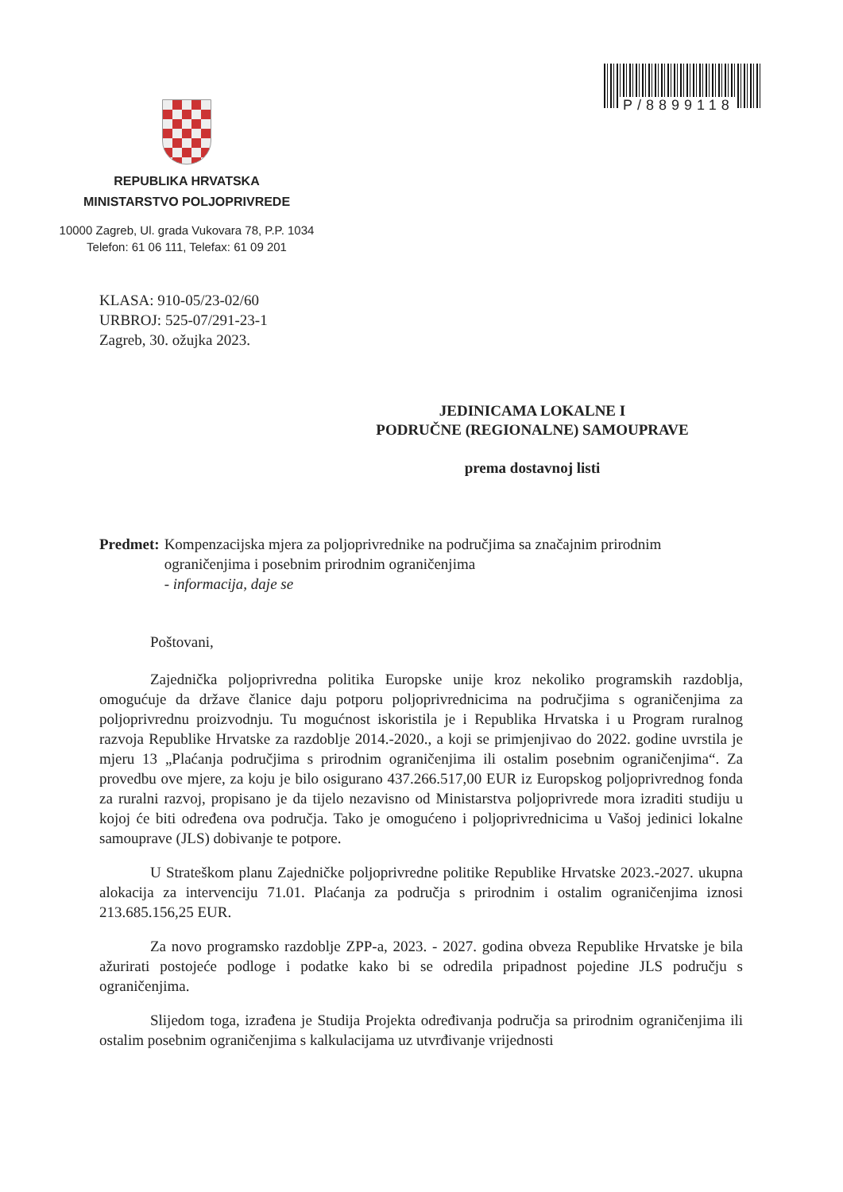P/8899118
REPUBLIKA HRVATSKA
MINISTARSTVO POLJOPRIVREDE
10000 Zagreb, Ul. grada Vukovara 78, P.P. 1034
Telefon: 61 06 111, Telefax: 61 09 201
KLASA: 910-05/23-02/60
URBROJ: 525-07/291-23-1
Zagreb, 30. ožujka 2023.
JEDINICAMA LOKALNE I
PODRUČNE (REGIONALNE) SAMOUPRAVE
prema dostavnoj listi
Predmet: Kompenzacijska mjera za poljoprivrednike na područjima sa značajnim prirodnim ograničenjima i posebnim prirodnim ograničenjima
- informacija, daje se
Poštovani,
Zajednička poljoprivredna politika Europske unije kroz nekoliko programskih razdoblja, omogućuje da države članice daju potporu poljoprivrednicima na područjima s ograničenjima za poljoprivrednu proizvodnju. Tu mogućnost iskoristila je i Republika Hrvatska i u Program ruralnog razvoja Republike Hrvatske za razdoblje 2014.-2020., a koji se primjenjivao do 2022. godine uvrstila je mjeru 13 „Plaćanja područjima s prirodnim ograničenjima ili ostalim posebnim ograničenjima“. Za provedbu ove mjere, za koju je bilo osigurano 437.266.517,00 EUR iz Europskog poljoprivrednog fonda za ruralni razvoj, propisano je da tijelo nezavisno od Ministarstva poljoprivrede mora izraditi studiju u kojoj će biti određena ova područja. Tako je omogućeno i poljoprivrednicima u Vašoj jedinici lokalne samouprave (JLS) dobivanje te potpore.
U Strateškom planu Zajedničke poljoprivredne politike Republike Hrvatske 2023.-2027. ukupna alokacija za intervenciju 71.01. Plaćanja za područja s prirodnim i ostalim ograničenjima iznosi 213.685.156,25 EUR.
Za novo programsko razdoblje ZPP-a, 2023. - 2027. godina obveza Republike Hrvatske je bila ažurirati postojeće podloge i podatke kako bi se odredila pripadnost pojedine JLS području s ograničenjima.
Slijedom toga, izrađena je Studija Projekta određivanja područja sa prirodnim ograničenjima ili ostalim posebnim ograničenjima s kalkulacijama uz utvrđivanje vrijednosti